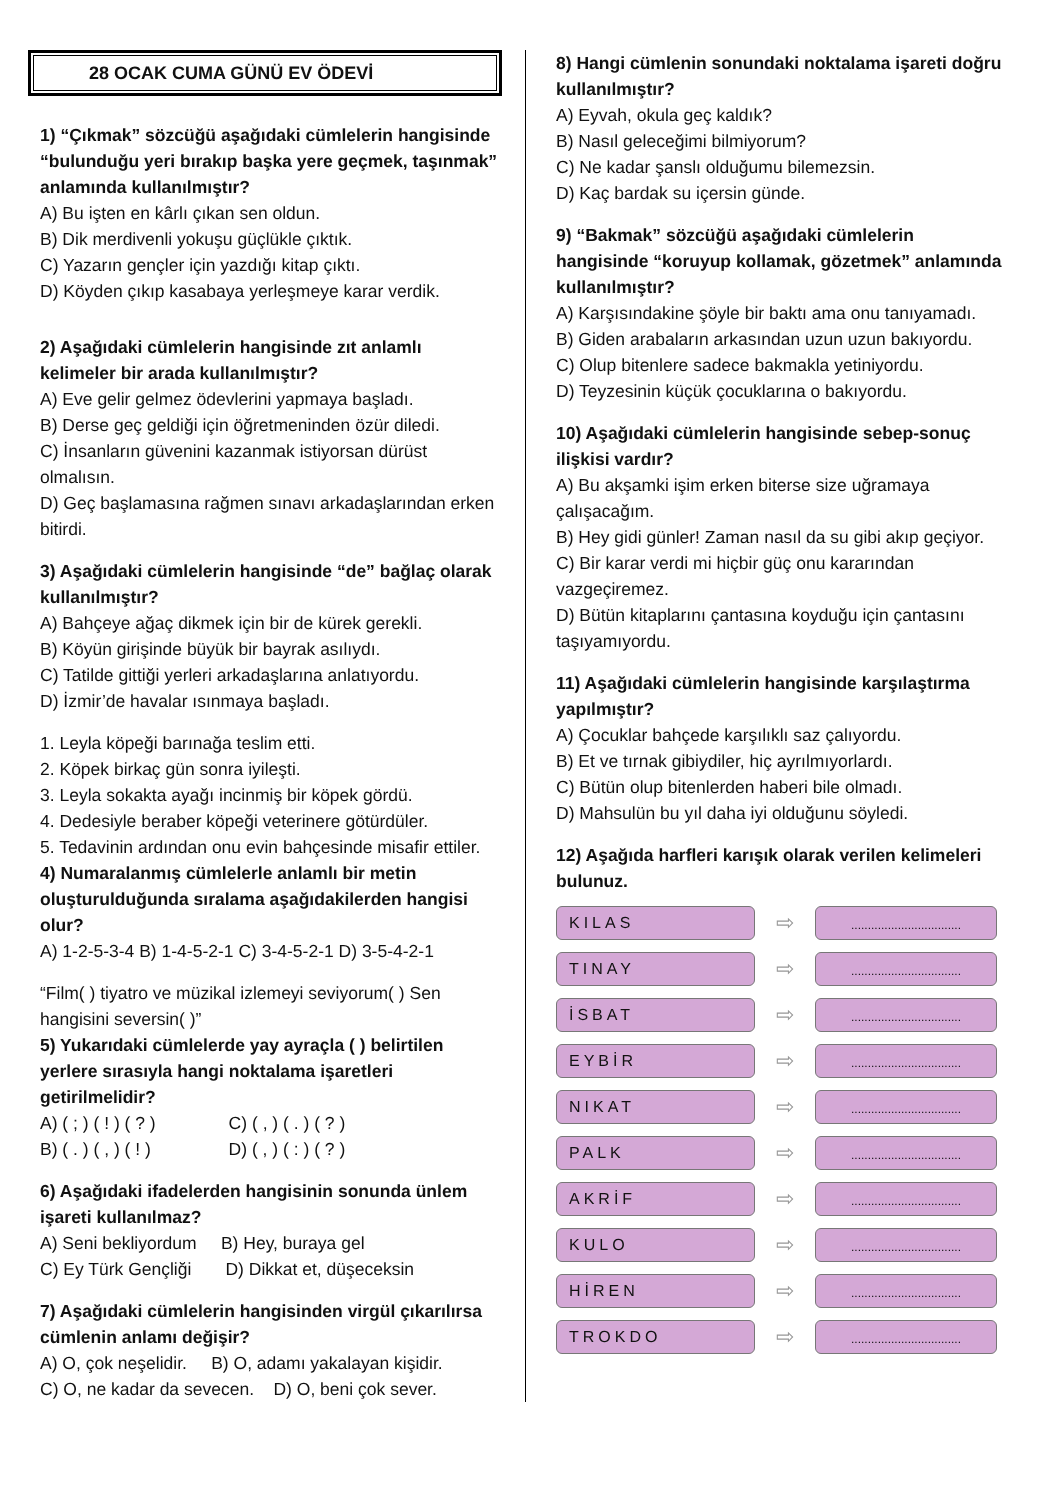28 OCAK CUMA GÜNÜ EV ÖDEVİ
1) “Çıkmak” sözcüğü aşağıdaki cümlelerin hangisinde “bulunduğu yeri bırakıp başka yere geçmek, taşınmak” anlamında kullanılmıştır?
A) Bu işten en kârlı çıkan sen oldun.
B) Dik merdivenli yokuşu güçlükle çıktık.
C) Yazarın gençler için yazdığı kitap çıktı.
D) Köyden çıkıp kasabaya yerleşmeye karar verdik.
2) Aşağıdaki cümlelerin hangisinde zıt anlamlı kelimeler bir arada kullanılmıştır?
A) Eve gelir gelmez ödevlerini yapmaya başladı.
B) Derse geç geldiği için öğretmeninden özür diledi.
C) İnsanların güvenini kazanmak istiyorsan dürüst olmalısın.
D) Geç başlamasına rağmen sınavı arkadaşlarından erken bitirdi.
3) Aşağıdaki cümlelerin hangisinde “de” bağlaç olarak kullanılmıştır?
A) Bahçeye ağaç dikmek için bir de kürek gerekli.
B) Köyün girişinde büyük bir bayrak asılıydı.
C) Tatilde gittiği yerleri arkadaşlarına anlatıyordu.
D) İzmir’de havalar ısınmaya başladı.
1. Leyla köpeği barınağa teslim etti.
2. Köpek birkaç gün sonra iyileşti.
3. Leyla sokakta ayağı incinmiş bir köpek gördü.
4. Dedesiyle beraber köpeği veterinere götürdüler.
5. Tedavinin ardından onu evin bahçesinde misafir ettiler.
4) Numaralanmış cümlelerle anlamlı bir metin oluşturulduğunda sıralama aşağıdakilerden hangisi olur?
A) 1-2-5-3-4 B) 1-4-5-2-1 C) 3-4-5-2-1 D) 3-5-4-2-1
“Film( ) tiyatro ve müzikal izlemeyi seviyorum( ) Sen hangisini seversin( )”
5) Yukarıdaki cümlelerde yay ayraçla ( ) belirtilen yerlere sırasıyla hangi noktalama işaretleri getirilmelidir?
A) ( ; ) ( ! ) ( ? ) C) ( , ) ( . ) ( ? )
B) ( . ) ( , ) ( ! ) D) ( , ) ( : ) ( ? )
6) Aşağıdaki ifadelerden hangisinin sonunda ünlem işareti kullanılmaz?
A) Seni bekliyordum B) Hey, buraya gel
C) Ey Türk Gençliği D) Dikkat et, düşeceksin
7) Aşağıdaki cümlelerin hangisinden virgül çıkarılırsa cümlenin anlamı değişir?
A) O, çok neşelidir. B) O, adamı yakalayan kişidir.
C) O, ne kadar da sevecen. D) O, beni çok sever.
8) Hangi cümlenin sonundaki noktalama işareti doğru kullanılmıştır?
A) Eyvah, okula geç kaldık?
B) Nasıl geleceğimi bilmiyorum?
C) Ne kadar şanslı olduğumu bilemezsin.
D) Kaç bardak su içersin günde.
9) “Bakmak” sözcüğü aşağıdaki cümlelerin hangisinde “koruyup kollamak, gözetmek” anlamında kullanılmıştır?
A) Karşısındakine şöyle bir baktı ama onu tanıyamadı.
B) Giden arabaların arkasından uzun uzun bakıyordu.
C) Olup bitenlere sadece bakmakla yetiniyordu.
D) Teyzesinin küçük çocuklarına o bakıyordu.
10) Aşağıdaki cümlelerin hangisinde sebep-sonuç ilişkisi vardır?
A) Bu akşamki işim erken biterse size uğramaya çalışacağım.
B) Hey gidi günler! Zaman nasıl da su gibi akıp geçiyor.
C) Bir karar verdi mi hiçbir güç onu kararından vazgeçiremez.
D) Bütün kitaplarını çantasına koyduğu için çantasını taşıyamıyordu.
11) Aşağıdaki cümlelerin hangisinde karşılaştırma yapılmıştır?
A) Çocuklar bahçede karşılıklı saz çalıyordu.
B) Et ve tırnak gibiydiler, hiç ayrılmıyorlardı.
C) Bütün olup bitenlerden haberi bile olmadı.
D) Mahsulün bu yıl daha iyi olduğunu söyledi.
12) Aşağıda harfleri karışık olarak verilen kelimeleri bulunuz.
KILAS
⇨
.................................
TINAY
⇨
.................................
İSBAT
⇨
.................................
EYBİR
⇨
.................................
NIKAT
⇨
.................................
PALK
⇨
.................................
AKRİF
⇨
.................................
KULO
⇨
.................................
HİREN
⇨
.................................
TROKDO
⇨
.................................